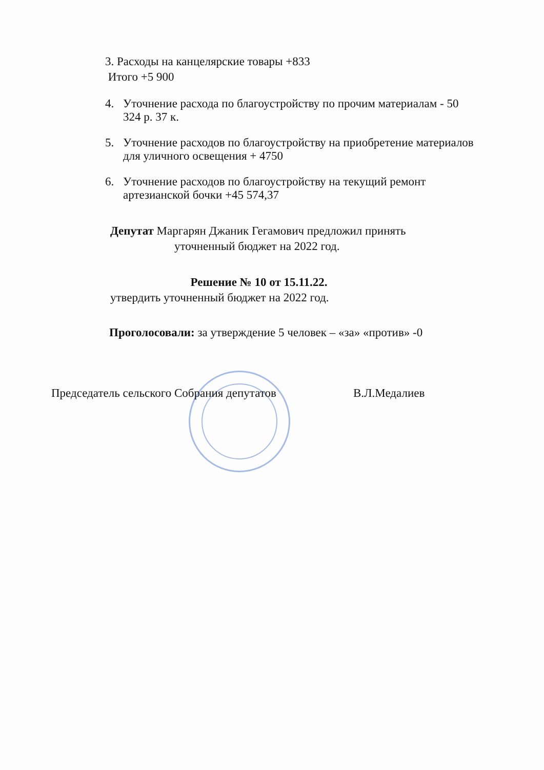3. Расходы на канцелярские товары +833
Итого +5 900
4. Уточнение расхода по благоустройству по прочим материалам - 50 324 р. 37 к.
5. Уточнение расходов по благоустройству на приобретение материалов для уличного освещения + 4750
6. Уточнение расходов по благоустройству на текущий ремонт артезианской бочки +45 574,37
Депутат Маргарян Джаник Гегамович предложил принять
уточненный бюджет на 2022 год.
Решение № 10 от 15.11.22.
утвердить уточненный бюджет на 2022 год.
Проголосовали: за утверждение 5 человек – «за» «против» -0
Председатель сельского Собрания депутатов В.Л.Медалиев